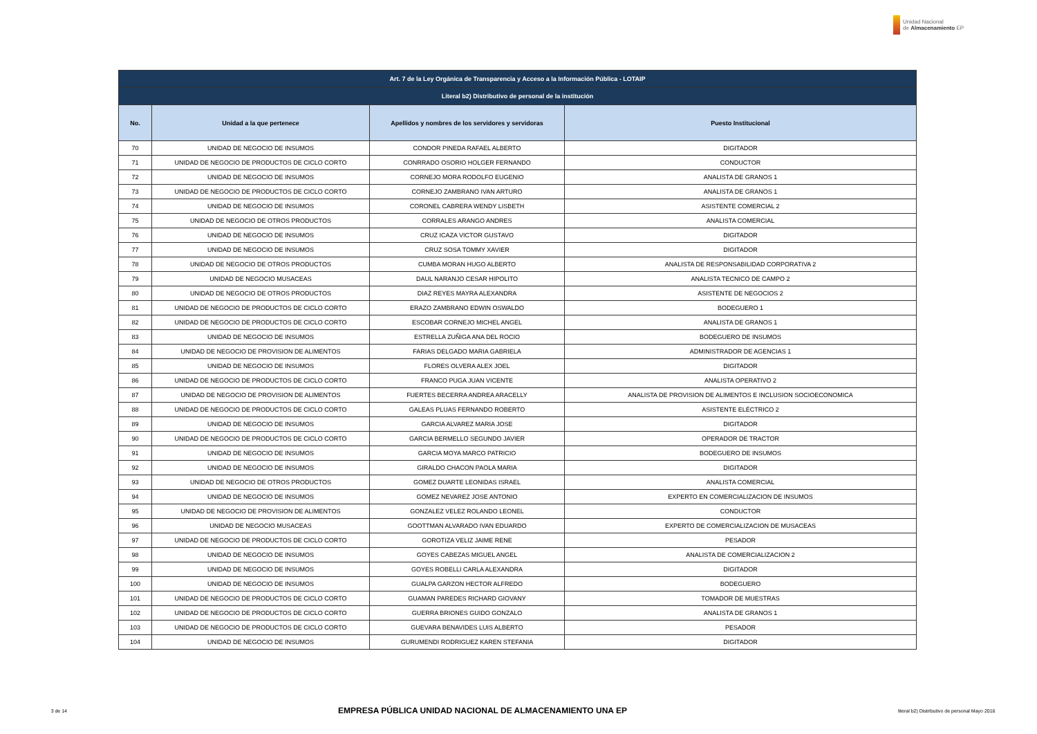Unidad Nacional
de Almacenamiento EP
| Art. 7 de la Ley Orgánica de Transparencia y Acceso a la Información Pública - LOTAIP | | | |
| --- | --- | --- | --- |
| Literal b2) Distributivo de personal de la institución | | | |
| No. | Unidad a la que pertenece | Apellidos y nombres de los servidores y servidoras | Puesto Institucional |
| 70 | UNIDAD DE NEGOCIO DE INSUMOS | CONDOR PINEDA RAFAEL ALBERTO | DIGITADOR |
| 71 | UNIDAD DE NEGOCIO DE PRODUCTOS DE CICLO CORTO | CONRRADO OSORIO HOLGER FERNANDO | CONDUCTOR |
| 72 | UNIDAD DE NEGOCIO DE INSUMOS | CORNEJO MORA RODOLFO EUGENIO | ANALISTA DE GRANOS 1 |
| 73 | UNIDAD DE NEGOCIO DE PRODUCTOS DE CICLO CORTO | CORNEJO ZAMBRANO IVAN ARTURO | ANALISTA DE GRANOS 1 |
| 74 | UNIDAD DE NEGOCIO DE INSUMOS | CORONEL CABRERA WENDY LISBETH | ASISTENTE COMERCIAL 2 |
| 75 | UNIDAD DE NEGOCIO DE OTROS PRODUCTOS | CORRALES ARANGO ANDRES | ANALISTA COMERCIAL |
| 76 | UNIDAD DE NEGOCIO DE INSUMOS | CRUZ ICAZA VICTOR GUSTAVO | DIGITADOR |
| 77 | UNIDAD DE NEGOCIO DE INSUMOS | CRUZ SOSA TOMMY XAVIER | DIGITADOR |
| 78 | UNIDAD DE NEGOCIO DE OTROS PRODUCTOS | CUMBA MORAN HUGO ALBERTO | ANALISTA DE RESPONSABILIDAD CORPORATIVA 2 |
| 79 | UNIDAD DE NEGOCIO MUSACEAS | DAUL NARANJO CESAR HIPOLITO | ANALISTA TECNICO DE CAMPO 2 |
| 80 | UNIDAD DE NEGOCIO DE OTROS PRODUCTOS | DIAZ REYES MAYRA ALEXANDRA | ASISTENTE DE NEGOCIOS 2 |
| 81 | UNIDAD DE NEGOCIO DE PRODUCTOS DE CICLO CORTO | ERAZO ZAMBRANO EDWIN OSWALDO | BODEGUERO 1 |
| 82 | UNIDAD DE NEGOCIO DE PRODUCTOS DE CICLO CORTO | ESCOBAR CORNEJO MICHEL ANGEL | ANALISTA DE GRANOS 1 |
| 83 | UNIDAD DE NEGOCIO DE INSUMOS | ESTRELLA ZUÑIGA ANA DEL ROCIO | BODEGUERO DE INSUMOS |
| 84 | UNIDAD DE NEGOCIO DE PROVISION DE ALIMENTOS | FARIAS DELGADO MARIA GABRIELA | ADMINISTRADOR DE AGENCIAS 1 |
| 85 | UNIDAD DE NEGOCIO DE INSUMOS | FLORES OLVERA ALEX JOEL | DIGITADOR |
| 86 | UNIDAD DE NEGOCIO DE PRODUCTOS DE CICLO CORTO | FRANCO PUGA JUAN VICENTE | ANALISTA OPERATIVO 2 |
| 87 | UNIDAD DE NEGOCIO DE PROVISION DE ALIMENTOS | FUERTES BECERRA ANDREA ARACELLY | ANALISTA DE PROVISION DE ALIMENTOS E INCLUSION SOCIOECONOMICA |
| 88 | UNIDAD DE NEGOCIO DE PRODUCTOS DE CICLO CORTO | GALEAS PLUAS FERNANDO ROBERTO | ASISTENTE ELÉCTRICO 2 |
| 89 | UNIDAD DE NEGOCIO DE INSUMOS | GARCIA ALVAREZ MARIA JOSE | DIGITADOR |
| 90 | UNIDAD DE NEGOCIO DE PRODUCTOS DE CICLO CORTO | GARCIA BERMELLO SEGUNDO JAVIER | OPERADOR DE TRACTOR |
| 91 | UNIDAD DE NEGOCIO DE INSUMOS | GARCIA MOYA MARCO PATRICIO | BODEGUERO DE INSUMOS |
| 92 | UNIDAD DE NEGOCIO DE INSUMOS | GIRALDO CHACON PAOLA MARIA | DIGITADOR |
| 93 | UNIDAD DE NEGOCIO DE OTROS PRODUCTOS | GOMEZ DUARTE LEONIDAS ISRAEL | ANALISTA COMERCIAL |
| 94 | UNIDAD DE NEGOCIO DE INSUMOS | GOMEZ NEVAREZ JOSE ANTONIO | EXPERTO EN COMERCIALIZACION DE INSUMOS |
| 95 | UNIDAD DE NEGOCIO DE PROVISION DE ALIMENTOS | GONZALEZ VELEZ ROLANDO LEONEL | CONDUCTOR |
| 96 | UNIDAD DE NEGOCIO MUSACEAS | GOOTTMAN ALVARADO IVAN EDUARDO | EXPERTO DE COMERCIALIZACION DE MUSACEAS |
| 97 | UNIDAD DE NEGOCIO DE PRODUCTOS DE CICLO CORTO | GOROTIZA VELIZ JAIME RENE | PESADOR |
| 98 | UNIDAD DE NEGOCIO DE INSUMOS | GOYES CABEZAS MIGUEL ANGEL | ANALISTA DE COMERCIALIZACION 2 |
| 99 | UNIDAD DE NEGOCIO DE INSUMOS | GOYES ROBELLI CARLA ALEXANDRA | DIGITADOR |
| 100 | UNIDAD DE NEGOCIO DE INSUMOS | GUALPA GARZON HECTOR ALFREDO | BODEGUERO |
| 101 | UNIDAD DE NEGOCIO DE PRODUCTOS DE CICLO CORTO | GUAMAN PAREDES RICHARD GIOVANY | TOMADOR DE MUESTRAS |
| 102 | UNIDAD DE NEGOCIO DE PRODUCTOS DE CICLO CORTO | GUERRA BRIONES GUIDO GONZALO | ANALISTA DE GRANOS 1 |
| 103 | UNIDAD DE NEGOCIO DE PRODUCTOS DE CICLO CORTO | GUEVARA BENAVIDES LUIS ALBERTO | PESADOR |
| 104 | UNIDAD DE NEGOCIO DE INSUMOS | GURUMENDI RODRIGUEZ KAREN STEFANIA | DIGITADOR |
3 de 14
EMPRESA PÚBLICA UNIDAD NACIONAL DE ALMACENAMIENTO UNA EP
literal b2) Distributivo de personal Mayo 2016